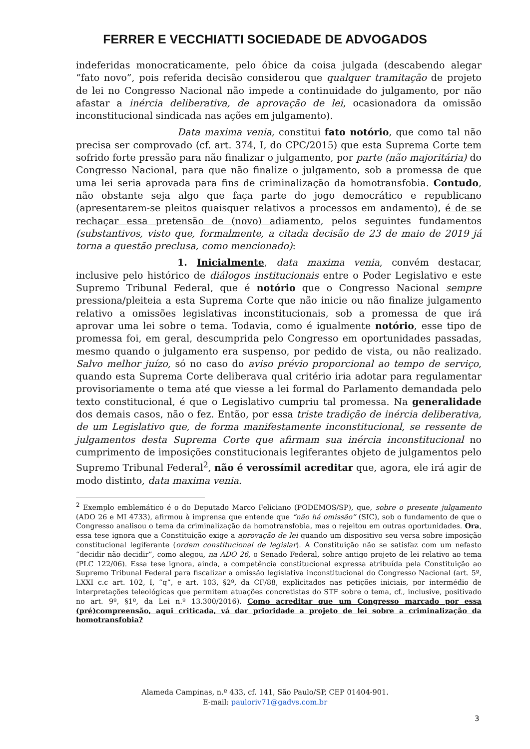FERRER E VECCHIATTI SOCIEDADE DE ADVOGADOS
indeferidas monocraticamente, pelo óbice da coisa julgada (descabendo alegar “fato novo”, pois referida decisão considerou que qualquer tramitação de projeto de lei no Congresso Nacional não impede a continuidade do julgamento, por não afastar a inércia deliberativa, de aprovação de lei, ocasionadora da omissão inconstitucional sindicada nas ações em julgamento).
Data maxima venia, constitui fato notório, que como tal não precisa ser comprovado (cf. art. 374, I, do CPC/2015) que esta Suprema Corte tem sofrido forte pressão para não finalizar o julgamento, por parte (não majoritária) do Congresso Nacional, para que não finalize o julgamento, sob a promessa de que uma lei seria aprovada para fins de criminalização da homotransfobia. Contudo, não obstante seja algo que faça parte do jogo democrático e republicano (apresentarem-se pleitos quaisquer relativos a processos em andamento), é de se rechaçar essa pretensão de (novo) adiamento, pelos seguintes fundamentos (substantivos, visto que, formalmente, a citada decisão de 23 de maio de 2019 já torna a questão preclusa, como mencionado):
1. Inicialmente, data maxima venia, convém destacar, inclusive pelo histórico de diálogos institucionais entre o Poder Legislativo e este Supremo Tribunal Federal, que é notório que o Congresso Nacional sempre pressiona/pleiteia a esta Suprema Corte que não inicie ou não finalize julgamento relativo a omissões legislativas inconstitucionais, sob a promessa de que irá aprovar uma lei sobre o tema. Todavia, como é igualmente notório, esse tipo de promessa foi, em geral, descumprida pelo Congresso em oportunidades passadas, mesmo quando o julgamento era suspenso, por pedido de vista, ou não realizado. Salvo melhor juízo, só no caso do aviso prévio proporcional ao tempo de serviço, quando esta Suprema Corte deliberava qual critério iria adotar para regulamentar provisoriamente o tema até que viesse a lei formal do Parlamento demandada pelo texto constitucional, é que o Legislativo cumpriu tal promessa. Na generalidade dos demais casos, não o fez. Então, por essa triste tradição de inércia deliberativa, de um Legislativo que, de forma manifestamente inconstitucional, se ressente de julgamentos desta Suprema Corte que afirmam sua inércia inconstitucional no cumprimento de imposições constitucionais legiferantes objeto de julgamentos pelo Supremo Tribunal Federal<sup>2</sup>, não é verossímil acreditar que, agora, ele irá agir de modo distinto, data maxima venia.
<sup>2</sup> Exemplo emblemático é o do Deputado Marco Feliciano (PODEMOS/SP), que, sobre o presente julgamento (ADO 26 e MI 4733), afirmou à imprensa que entende que “não há omissão” (SIC), sob o fundamento de que o Congresso analisou o tema da criminalização da homotransfobia, mas o rejeitou em outras oportunidades. Ora, essa tese ignora que a Constituição exige a aprovação de lei quando um dispositivo seu versa sobre imposição constitucional legiferante (ordem constitucional de legislar). A Constituição não se satisfaz com um nefasto “decidir não decidir”, como alegou, na ADO 26, o Senado Federal, sobre antigo projeto de lei relativo ao tema (PLC 122/06). Essa tese ignora, ainda, a competência constitucional expressa atribuída pela Constituição ao Supremo Tribunal Federal para fiscalizar a omissão legislativa inconstitucional do Congresso Nacional (art. 5º, LXXI c.c art. 102, I, “q”, e art. 103, §2º, da CF/88, explicitados nas petições iniciais, por intermédio de interpretações teleológicas que permitem atuações concretistas do STF sobre o tema, cf., inclusive, positivado no art. 9º, §1º, da Lei n.º 13.300/2016). Como acreditar que um Congresso marcado por essa (pré)compreensão, aqui criticada, vá dar prioridade a projeto de lei sobre a criminalização da homotransfobia?
Alameda Campinas, n.º 433, cf. 141, São Paulo/SP, CEP 01404-901.
E-mail: pauloriv71@gadvs.com.br
3